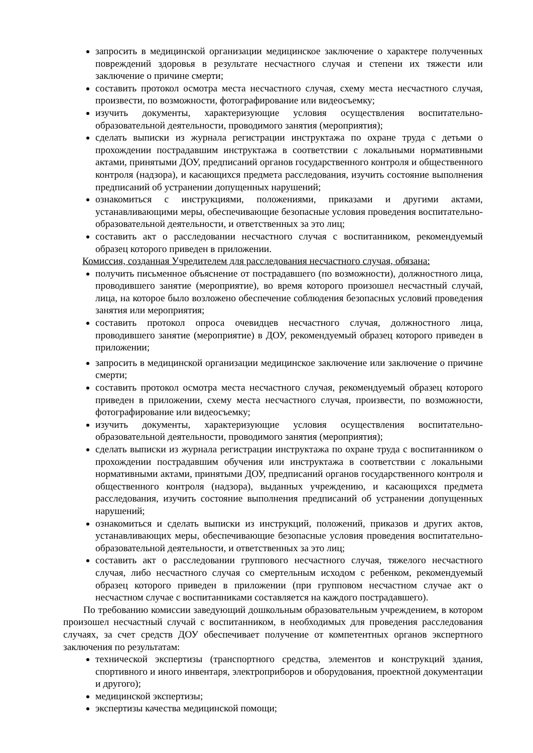запросить в медицинской организации медицинское заключение о характере полученных повреждений здоровья в результате несчастного случая и степени их тяжести или заключение о причине смерти;
составить протокол осмотра места несчастного случая, схему места несчастного случая, произвести, по возможности, фотографирование или видеосъемку;
изучить документы, характеризующие условия осуществления воспитательно-образовательной деятельности, проводимого занятия (мероприятия);
сделать выписки из журнала регистрации инструктажа по охране труда с детьми о прохождении пострадавшим инструктажа в соответствии с локальными нормативными актами, принятыми ДОУ, предписаний органов государственного контроля и общественного контроля (надзора), и касающихся предмета расследования, изучить состояние выполнения предписаний об устранении допущенных нарушений;
ознакомиться с инструкциями, положениями, приказами и другими актами, устанавливающими меры, обеспечивающие безопасные условия проведения воспитательно-образовательной деятельности, и ответственных за это лиц;
составить акт о расследовании несчастного случая с воспитанником, рекомендуемый образец которого приведен в приложении.
Комиссия, созданная Учредителем для расследования несчастного случая, обязана:
получить письменное объяснение от пострадавшего (по возможности), должностного лица, проводившего занятие (мероприятие), во время которого произошел несчастный случай, лица, на которое было возложено обеспечение соблюдения безопасных условий проведения занятия или мероприятия;
составить протокол опроса очевидцев несчастного случая, должностного лица, проводившего занятие (мероприятие) в ДОУ, рекомендуемый образец которого приведен в приложении;
запросить в медицинской организации медицинское заключение или заключение о причине смерти;
составить протокол осмотра места несчастного случая, рекомендуемый образец которого приведен в приложении, схему места несчастного случая, произвести, по возможности, фотографирование или видеосъемку;
изучить документы, характеризующие условия осуществления воспитательно-образовательной деятельности, проводимого занятия (мероприятия);
сделать выписки из журнала регистрации инструктажа по охране труда с воспитанником о прохождении пострадавшим обучения или инструктажа в соответствии с локальными нормативными актами, принятыми ДОУ, предписаний органов государственного контроля и общественного контроля (надзора), выданных учреждению, и касающихся предмета расследования, изучить состояние выполнения предписаний об устранении допущенных нарушений;
ознакомиться и сделать выписки из инструкций, положений, приказов и других актов, устанавливающих меры, обеспечивающие безопасные условия проведения воспитательно-образовательной деятельности, и ответственных за это лиц;
составить акт о расследовании группового несчастного случая, тяжелого несчастного случая, либо несчастного случая со смертельным исходом с ребенком, рекомендуемый образец которого приведен в приложении (при групповом несчастном случае акт о несчастном случае с воспитанниками составляется на каждого пострадавшего).
По требованию комиссии заведующий дошкольным образовательным учреждением, в котором произошел несчастный случай с воспитанником, в необходимых для проведения расследования случаях, за счет средств ДОУ обеспечивает получение от компетентных органов экспертного заключения по результатам:
технической экспертизы (транспортного средства, элементов и конструкций здания, спортивного и иного инвентаря, электроприборов и оборудования, проектной документации и другого);
медицинской экспертизы;
экспертизы качества медицинской помощи;